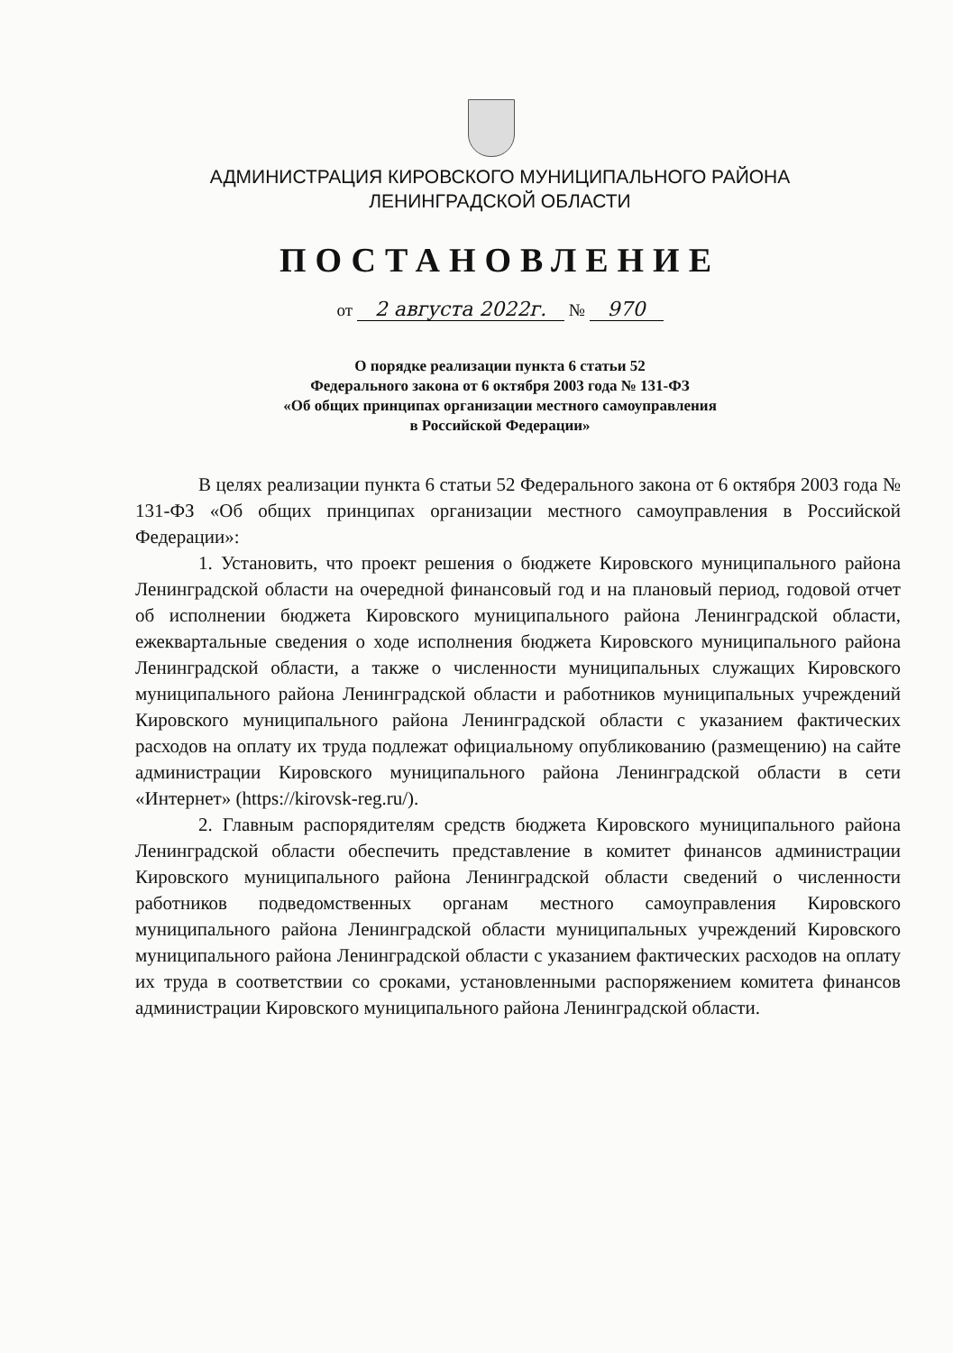АДМИНИСТРАЦИЯ КИРОВСКОГО МУНИЦИПАЛЬНОГО РАЙОНА
ЛЕНИНГРАДСКОЙ ОБЛАСТИ
ПОСТАНОВЛЕНИЕ
от 2 августа 2022г. № 970
О порядке реализации пункта 6 статьи 52
Федерального закона от 6 октября 2003 года № 131-ФЗ
«Об общих принципах организации местного самоуправления
в Российской Федерации»
В целях реализации пункта 6 статьи 52 Федерального закона от 6 октября 2003 года № 131-ФЗ «Об общих принципах организации местного самоуправления в Российской Федерации»:
1. Установить, что проект решения о бюджете Кировского муниципального района Ленинградской области на очередной финансовый год и на плановый период, годовой отчет об исполнении бюджета Кировского муниципального района Ленинградской области, ежеквартальные сведения о ходе исполнения бюджета Кировского муниципального района Ленинградской области, а также о численности муниципальных служащих Кировского муниципального района Ленинградской области и работников муниципальных учреждений Кировского муниципального района Ленинградской области с указанием фактических расходов на оплату их труда подлежат официальному опубликованию (размещению) на сайте администрации Кировского муниципального района Ленинградской области в сети «Интернет» (https://kirovsk-reg.ru/).
2. Главным распорядителям средств бюджета Кировского муниципального района Ленинградской области обеспечить представление в комитет финансов администрации Кировского муниципального района Ленинградской области сведений о численности работников подведомственных органам местного самоуправления Кировского муниципального района Ленинградской области муниципальных учреждений Кировского муниципального района Ленинградской области с указанием фактических расходов на оплату их труда в соответствии со сроками, установленными распоряжением комитета финансов администрации Кировского муниципального района Ленинградской области.